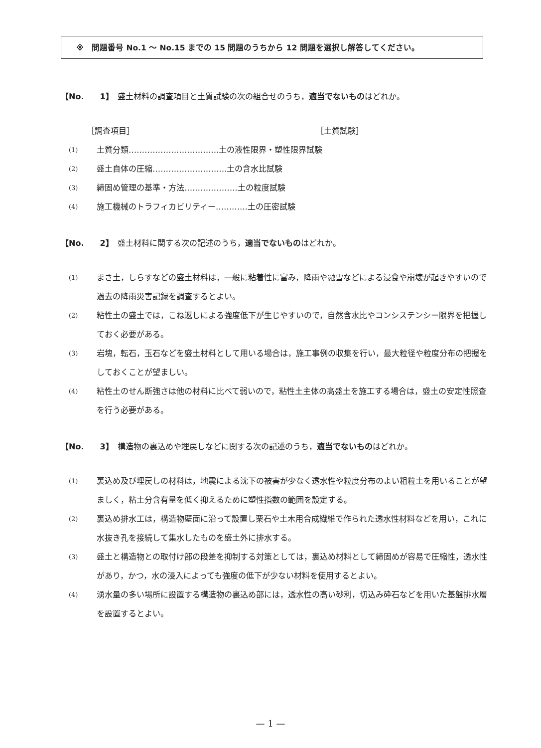※　問題番号 No.1 ～ No.15 までの 15 問題のうちから 12 問題を選択し解答してください。
【No.　　1】　盛土材料の調査項目と土質試験の次の組合せのうち，適当でないものはどれか。
［調査項目］ ［土質試験］
(1) 土質分類‥‥‥‥‥‥‥‥‥‥‥‥‥‥‥‥‥土の液性限界・塑性限界試験
(2) 盛土自体の圧縮‥‥‥‥‥‥‥‥‥‥‥‥‥‥土の含水比試験
(3) 締固め管理の基準・方法‥‥‥‥‥‥‥‥‥‥土の粒度試験
(4) 施工機械のトラフィカビリティー‥‥‥‥‥‥土の圧密試験
【No.　　2】　盛土材料に関する次の記述のうち，適当でないものはどれか。
(1) まさ土，しらすなどの盛土材料は，一般に粘着性に富み，降雨や融雪などによる浸食や崩壊が起きやすいので過去の降雨災害記録を調査するとよい。
(2) 粘性土の盛土では，こね返しによる強度低下が生じやすいので，自然含水比やコンシステンシー限界を把握しておく必要がある。
(3) 岩塊，転石，玉石などを盛土材料として用いる場合は，施工事例の収集を行い，最大粒径や粒度分布の把握をしておくことが望ましい。
(4) 粘性土のせん断強さは他の材料に比べて弱いので，粘性土主体の高盛土を施工する場合は，盛土の安定性照査を行う必要がある。
【No.　　3】　構造物の裏込めや埋戻しなどに関する次の記述のうち，適当でないものはどれか。
(1) 裏込め及び埋戻しの材料は，地震による沈下の被害が少なく透水性や粒度分布のよい粗粒土を用いることが望ましく，粘土分含有量を低く抑えるために塑性指数の範囲を設定する。
(2) 裏込め排水工は，構造物壁面に沿って設置し栗石や土木用合成繊維で作られた透水性材料などを用い，これに水抜き孔を接続して集水したものを盛土外に排水する。
(3) 盛土と構造物との取付け部の段差を抑制する対策としては，裏込め材料として締固めが容易で圧縮性，透水性があり，かつ，水の浸入によっても強度の低下が少ない材料を使用するとよい。
(4) 湧水量の多い場所に設置する構造物の裏込め部には，透水性の高い砂利，切込み砕石などを用いた基盤排水層を設置するとよい。
— 1 —